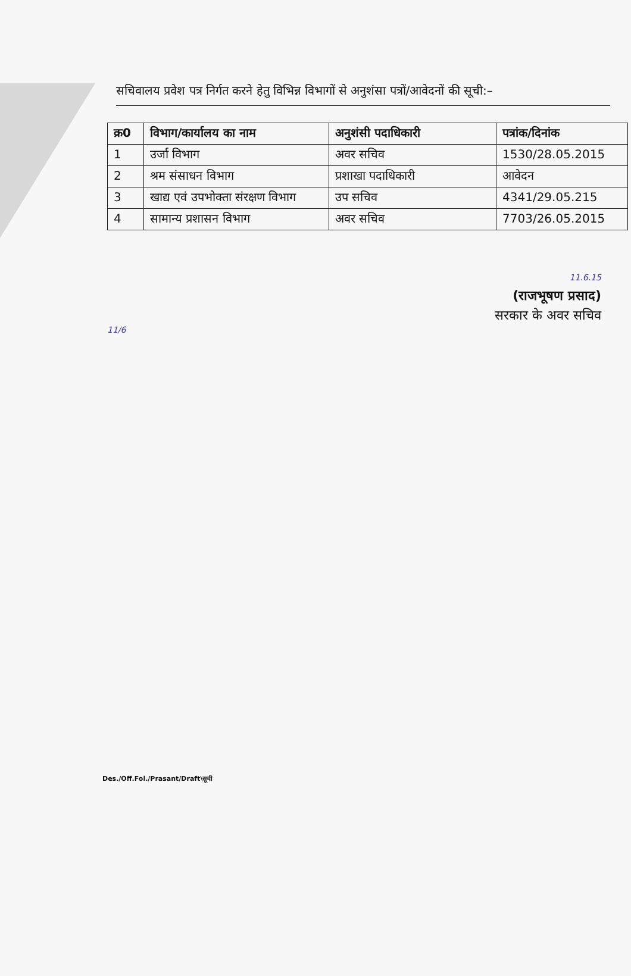सचिवालय प्रवेश पत्र निर्गत करने हेतु विभिन्न विभागों से अनुशंसा पत्रों/आवेदनों की सूची:–
| क्र0 | विभाग/कार्यालय का नाम | अनुशंसी पदाधिकारी | पत्रांक/दिनांक |
| --- | --- | --- | --- |
| 1 | उर्जा विभाग | अवर सचिव | 1530/28.05.2015 |
| 2 | श्रम संसाधन विभाग | प्रशाखा पदाधिकारी | आवेदन |
| 3 | खाद्य एवं उपभोक्ता संरक्षण विभाग | उप सचिव | 4341/29.05.215 |
| 4 | सामान्य प्रशासन विभाग | अवर सचिव | 7703/26.05.2015 |
11.6.15
(राजभूषण प्रसाद)
सरकार के अवर सचिव
11/6
Des./Off.Fol./Prasant/Draft\सूची